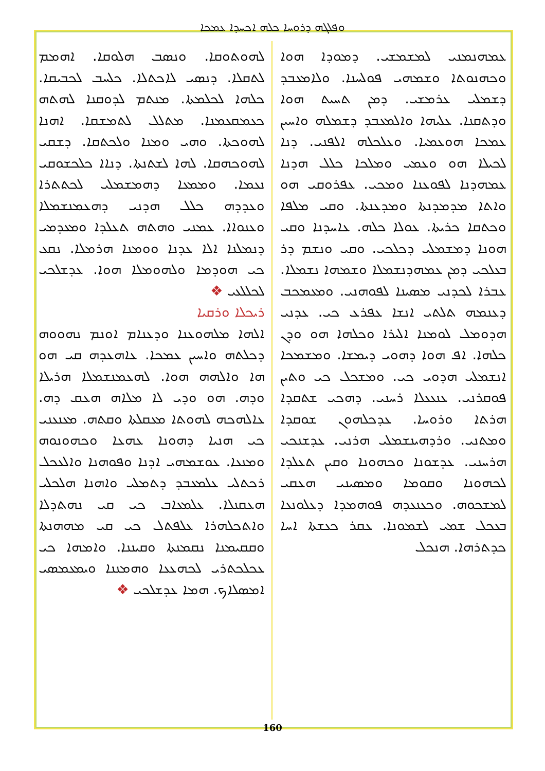ܘܦܠܓܗ ܕܪܘܚܐ ܟܠܗ ܐܟܚܕܐ ܥܡܟܐ
ܥܡܗܢܡܢܝ ܠܡܫܡܫܝ. ܕܡܘܕܐ ܗܘܐ ܘܟܗܢܘܬܐ ܘܫܡܗܝ ܦܘܠܚܢܐ. ܘܠܐܡܥܒܕ ܕܫܡܠܝ ܥܪܡܫܝ. ܕܡܢ ܬܚܝܬ ܗܘܐ ܘܕܬܩܢܐ. ܥܠܝܗܐ ܘܐܠܡܥܒܕ ܕܫܡܠܗ ܘܐܚܝܢ ܥܡܟܐ ܗܘܥܡܝܐ. ܘܥܠܟܠܗ ܐܠܦܢܝ. ܕܢܐ ܠܟܝܠܐ ܗܘ ܘܥܡܝ ܘܡܠܟܐ ܟܠܠ ܗܕܢܐ ܥܡܗܕܢܐ ܠܦܘܥܢܐ ܘܡܟܝ. ܥܦܪܘܩܝ ܗܘ ܘܐܬܐ ܡܕܡܕܢܬܐ ܘܡܕܥܢܬܐ. ܘܩܝ ܡܠܦܐ ܘܟܬܩܐ ܟܪܝܬܐ. ܥܘܠܐ ܟܠܗ. ܥܐܚܕܢܐ ܘܩܝ ܗܘܢܐ ܕܡܫܡܠܝ ܕܟܠܟܝ. ܘܩܝ ܘܢܫܡ ܕܪ ܒܥܠܟܝ ܕܡܢ ܥܡܗܕܢܫܡܠܐ ܘܫܡܗܐ ܢܫܡܠܐ. ܥܒܪܐ ܠܟܕܢܝ ܡܣܝܢܐ ܠܦܘܗܢܝ. ܘܡܥܡܟܒ ܕܥܢܡܗ ܬܠܬܝ ܐܢܫܐ ܥܦܪܥ ܟܝ. ܥܕܢܝ ܗܕܘܡܠ ܠܘܡܢܐ ܐܠܝܪܐ ܘܟܠܗܐ ܗܘ ܘܕܢ ܟܠܗܐ. ܐܦ ܗܘܐ ܕܗܘܝ ܕܝܡܫܐ. ܘܡܫܡܟܐ ܐܢܫܡܠܝ ܗܕܘܝ ܟܝ. ܘܡܫܟܠ ܟܝ ܘܬܝܢ ܦܘܩܪܢܝ. ܥܢܥܥܠܐ ܪܚܢܝ. ܕܗܟܝ ܫܬܩܕܐ ܗܪܬܐ ܘܪܘܚܐ. ܥܕܟܠܗܘܢ ܫܘܩܕܐ ܘܡܬܢܝ. ܘܪܕܗܝܢܫܡܠܝ ܗܪܢܝ. ܥܕܫܢܟܝ ܗܪܚܢܝ. ܥܕܫܘܢܐ ܘܟܗܘܢܐ ܘܩܝܢ ܬܥܠܕܐ ܠܟܗܘܢܐ ܘܩܘܡܐ ܘܡܣܝܢܝ ܗܥܩܝ ܠܡܫܟܘܗ. ܘܟܥܢܥܕܗ ܦܘܗܡܕܐ ܕܥܠܘܢܥܐ ܒܥܟܠ ܫܡܝ ܠܫܡܘܢܐ. ܥܩܪ ܟܥܫܬܐ ܐܚܐ ܟܕܬܪܗܐ. ܗܢܟܠ
ܠܗܘܬܘܩܐ. ܘܢܣܒ ܗܠܘܩܐ. ܐܗܡܡ ܠܬܩܠܐ. ܕܢܣܝ ܠܐܟܬܠܐ. ܟܠܚܒ ܠܟܒܝܩܐ. ܟܠܗܐ ܠܟܠܡܬܐ. ܡܢܬܡ ܠܕܘܩܢܐ ܠܗܬܗ ܟܥܡܩܥܡܢܐ. ܡܬܠܠ ܠܬܡܫܩܐ. ܐܗܢܐ ܠܗܘܟܬܐ. ܘܗܝ ܘܡܢܐ ܘܠܟܬܩܐ. ܕܫܩܝ ܠܗܘܟܗܩܐ. ܠܗܐ ܠܫܬܢܬܐ. ܕܢܐܐ ܟܠܟܫܘܩܝ ܢܥܡܐ. ܘܡܡܥܐ ܕܗܡܫܡܠܝ ܠܟܬܬܪܐ ܘܥܕܕܗ ܟܠܠ ܗܕܢܝ ܕܗܥܡܢܫܡܠܐ ܘܥܢܘܐܐ. ܥܡܢܝ ܘܗܬܗ ܬܥܠܕܐ ܘܡܥܕܡܝ ܕܢܡܠܢܐ ܐܠܐ ܥܕܢܐ ܘܘܡܢܐ ܗܪܡܠܐ. ܢܩܥ ܟܝ ܗܘܕܡܐ ܘܠܗܘܡܠܐ ܗܘܐ. ܥܕܫܠܟܝ ܠܟܠܠܥܝ ❖
ܪܝܟܠܐ ܘܪܩܝܐ
ܐܠܗܐ ܡܠܗܘܥܢܐ ܘܕܥܢܐܡ ܐܘܢܡ ܢܗܘܘܗ ܕܟܠܬܗ ܘܐܚܝܢ ܥܡܟܐ. ܥܐܗܥܕܗ ܩܝ ܗܘ ܗܐ ܘܐܠܗܗ ܗܘܐ. ܠܗܥܡܢܫܡܠܐ ܗܪܝܠܐ ܘܕܗ. ܗܘ ܘܕܝ ܠܐ ܡܠܐܗ ܗܥܩ ܕܗ. ܥܐܠܗܟܗ ܠܗܘܬܐ ܡܥܩܠܬܐ ܘܩܬܗ. ܡܥܢܥܢܝ ܟܝ ܗܢܝܐ ܕܗܘܢܐ ܥܗܥܐ ܘܟܗܘܢܘܗ ܘܡܢܥܐ. ܥܘܫܡܗܝ ܐܕܢܐ ܘܦܘܗܢܐ ܘܐܠܥܟܠ ܪܟܬܠܝ ܥܠܡܥܒܕ ܕܬܡܠܝ ܘܐܗܢܐ ܗܠܟܠܝ ܗܥܩܢܠܐ. ܥܠܡܥܐܒ ܟܝ ܩܝ ܢܗܬܕܠܐ ܘܐܬܟܠܗܪܐ ܥܠܦܬܠ ܟܝ ܩܝ ܡܗܗܢܬܐ ܘܩܩܝܡܢܐ ܢܩܡܢܬܐ ܘܩܝܢܢܐ. ܘܐܡܗܐ ܟܝ ܥܟܠܟܬܪܝ ܠܟܗܥܥܐ ܘܗܡܢܢܐ ܘܝܡܥܡܣܝ ܐܡܣܠܐܟ. ܗܡܐ ܥܕܫܠܟܝ ❖
160